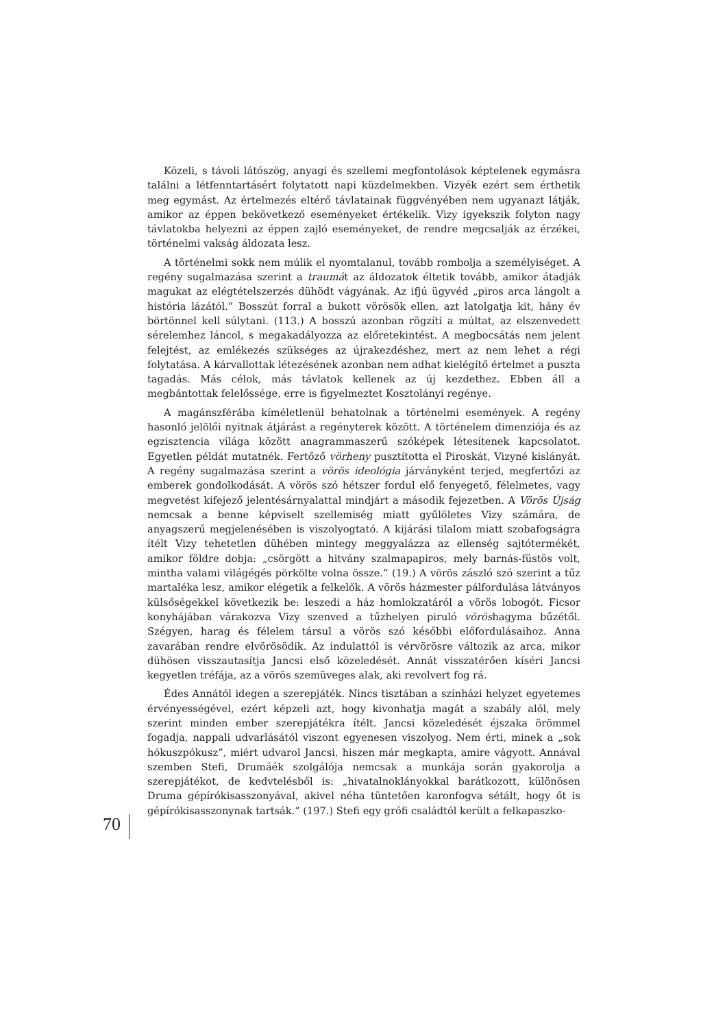Közeli, s távoli látószög, anyagi és szellemi megfontolások képtelenek egymásra találni a létfenntartásért folytatott napi küzdelmekben. Vizyék ezért sem érthetik meg egymást. Az értelmezés eltérő távlatainak függvényében nem ugyanazt látják, amikor az éppen bekövetkező eseményeket értékelik. Vizy igyekszik folyton nagy távlatokba helyezni az éppen zajló eseményeket, de rendre megcsalják az érzékei, történelmi vakság áldozata lesz.
A történelmi sokk nem múlik el nyomtalanul, tovább rombolja a személyiséget. A regény sugalmazása szerint a traumát az áldozatok éltetik tovább, amikor átadják magukat az elégtételszerzés dühödt vágyának. Az ifjú ügyvéd „piros arca lángolt a história lázától.” Bosszút forral a bukott vörösök ellen, azt latolgatja kit, hány év börtönnel kell súlytani. (113.) A bosszú azonban rögzíti a múltat, az elszenvedett sérelemhez láncol, s megakadályozza az előretekintést. A megbocsátás nem jelent felejtést, az emlékezés szükséges az újrakezdéshez, mert az nem lehet a régi folytatása. A kárvallottak létezésének azonban nem adhat kielégítő értelmet a puszta tagadás. Más célok, más távlatok kellenek az új kezdethez. Ebben áll a megbántottak felelőssége, erre is figyelmeztet Kosztolányi regénye.
A magánszférába kíméletlenül behatolnak a történelmi események. A regény hasonló jelölői nyitnak átjárást a regényterek között. A történelem dimenziója és az egzisztencia világa között anagrammaszerű szóképek létesítenek kapcsolatot. Egyetlen példát mutatnék. Fertőző vörheny pusztította el Piroskát, Vizyné kislányát. A regény sugalmazása szerint a vörös ideológia járványként terjed, megfertőzi az emberek gondolkodását. A vörös szó hétszer fordul elő fenyegető, félelmetes, vagy megvetést kifejező jelentésárnyalattal mindjárt a második fejezetben. A Vörös Újság nemcsak a benne képviselt szellemiség miatt gyűlöletes Vizy számára, de anyagszerű megjelenésében is viszolyogtató. A kijárási tilalom miatt szobafogságra ítélt Vizy tehetetlen dühében mintegy meggyalázza az ellenség sajtótermékét, amikor földre dobja: „csörgött a hitvány szalmapapiros, mely barnás-füstös volt, mintha valami világégés pörkölte volna össze.” (19.) A vörös zászló szó szerint a tűz martaléka lesz, amikor elégetik a felkelők. A vörös házmester pálfordulása látványos külsőségekkel következik be: leszedi a ház homlokzatáról a vörös lobogót. Ficsor konyhájában várakozva Vizy szenved a tűzhelyen piruló vöröshagyma bűzétől. Szégyen, harag és félelem társul a vörös szó későbbi előfordulásaihoz. Anna zavarában rendre elvörösödik. Az indulattól is vérvörösre változik az arca, mikor dühösen visszautasítja Jancsi első közeledését. Annát visszatérően kíséri Jancsi kegyetlen tréfája, az a vörös szemüveges alak, aki revolvert fog rá.
Édes Annától idegen a szerepjáték. Nincs tisztában a színházi helyzet egyetemes érvényességével, ezért képzeli azt, hogy kivonhatja magát a szabály alól, mely szerint minden ember szerepjátékra ítélt. Jancsi közeledését éjszaka örömmel fogadja, nappali udvarlásától viszont egyenesen viszolyog. Nem érti, minek a „sok hókuszpókusz”, miért udvarol Jancsi, hiszen már megkapta, amire vágyott. Annával szemben Stefi, Drumáék szolgálója nemcsak a munkája során gyakorolja a szerepjátékot, de kedvtelésből is: „hivatalnoklányokkal barátkozott, különösen Druma gépírókisasszonyával, akivel néha tüntetően karonfogva sétált, hogy őt is gépírókisasszonynak tartsák.” (197.) Stefi egy grófi családtól került a felkapaszko-
70